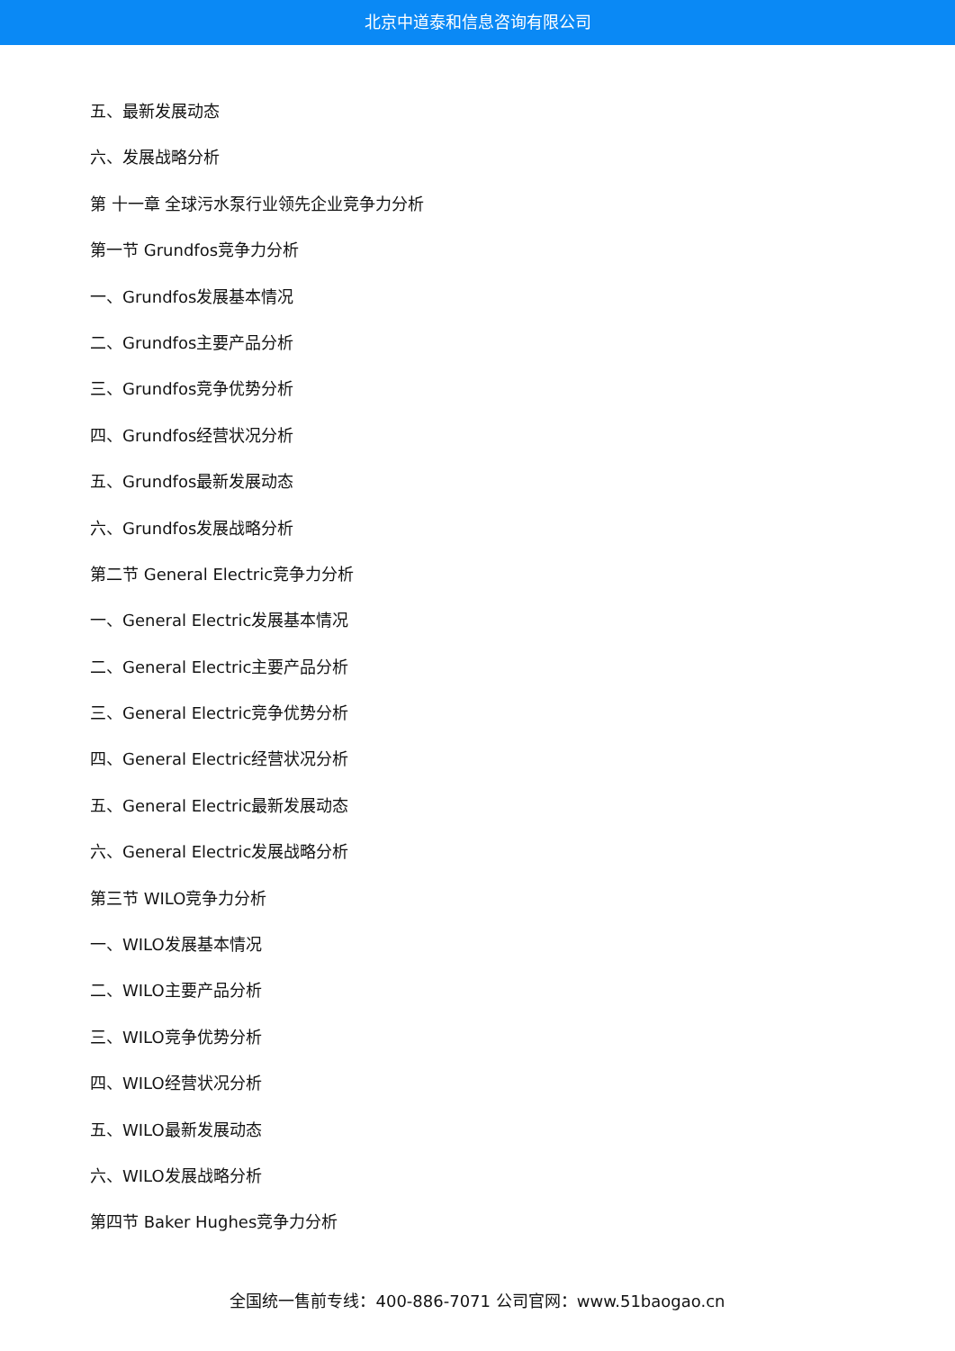北京中道泰和信息咨询有限公司
五、最新发展动态
六、发展战略分析
第 十一章 全球污水泵行业领先企业竞争力分析
第一节 Grundfos竞争力分析
一、Grundfos发展基本情况
二、Grundfos主要产品分析
三、Grundfos竞争优势分析
四、Grundfos经营状况分析
五、Grundfos最新发展动态
六、Grundfos发展战略分析
第二节 General Electric竞争力分析
一、General Electric发展基本情况
二、General Electric主要产品分析
三、General Electric竞争优势分析
四、General Electric经营状况分析
五、General Electric最新发展动态
六、General Electric发展战略分析
第三节 WILO竞争力分析
一、WILO发展基本情况
二、WILO主要产品分析
三、WILO竞争优势分析
四、WILO经营状况分析
五、WILO最新发展动态
六、WILO发展战略分析
第四节 Baker Hughes竞争力分析
全国统一售前专线：400-886-7071 公司官网：www.51baogao.cn